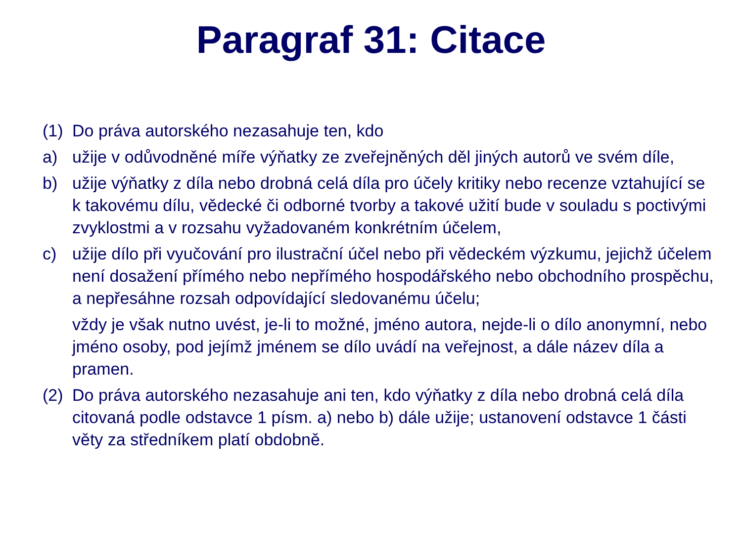Paragraf 31: Citace
(1) Do práva autorského nezasahuje ten, kdo
a) užije v odůvodněné míře výňatky ze zveřejněných děl jiných autorů ve svém díle,
b) užije výňatky z díla nebo drobná celá díla pro účely kritiky nebo recenze vztahující se k takovému dílu, vědecké či odborné tvorby a takové užití bude v souladu s poctivými zvyklostmi a v rozsahu vyžadovaném konkrétním účelem,
c) užije dílo při vyučování pro ilustrační účel nebo při vědeckém výzkumu, jejichž účelem není dosažení přímého nebo nepřímého hospodářského nebo obchodního prospěchu, a nepřesáhne rozsah odpovídající sledovanému účelu;
vždy je však nutno uvést, je-li to možné, jméno autora, nejde-li o dílo anonymní, nebo jméno osoby, pod jejímž jménem se dílo uvádí na veřejnost, a dále název díla a pramen.
(2) Do práva autorského nezasahuje ani ten, kdo výňatky z díla nebo drobná celá díla citovaná podle odstavce 1 písm. a) nebo b) dále užije; ustanovení odstavce 1 části věty za středníkem platí obdobně.